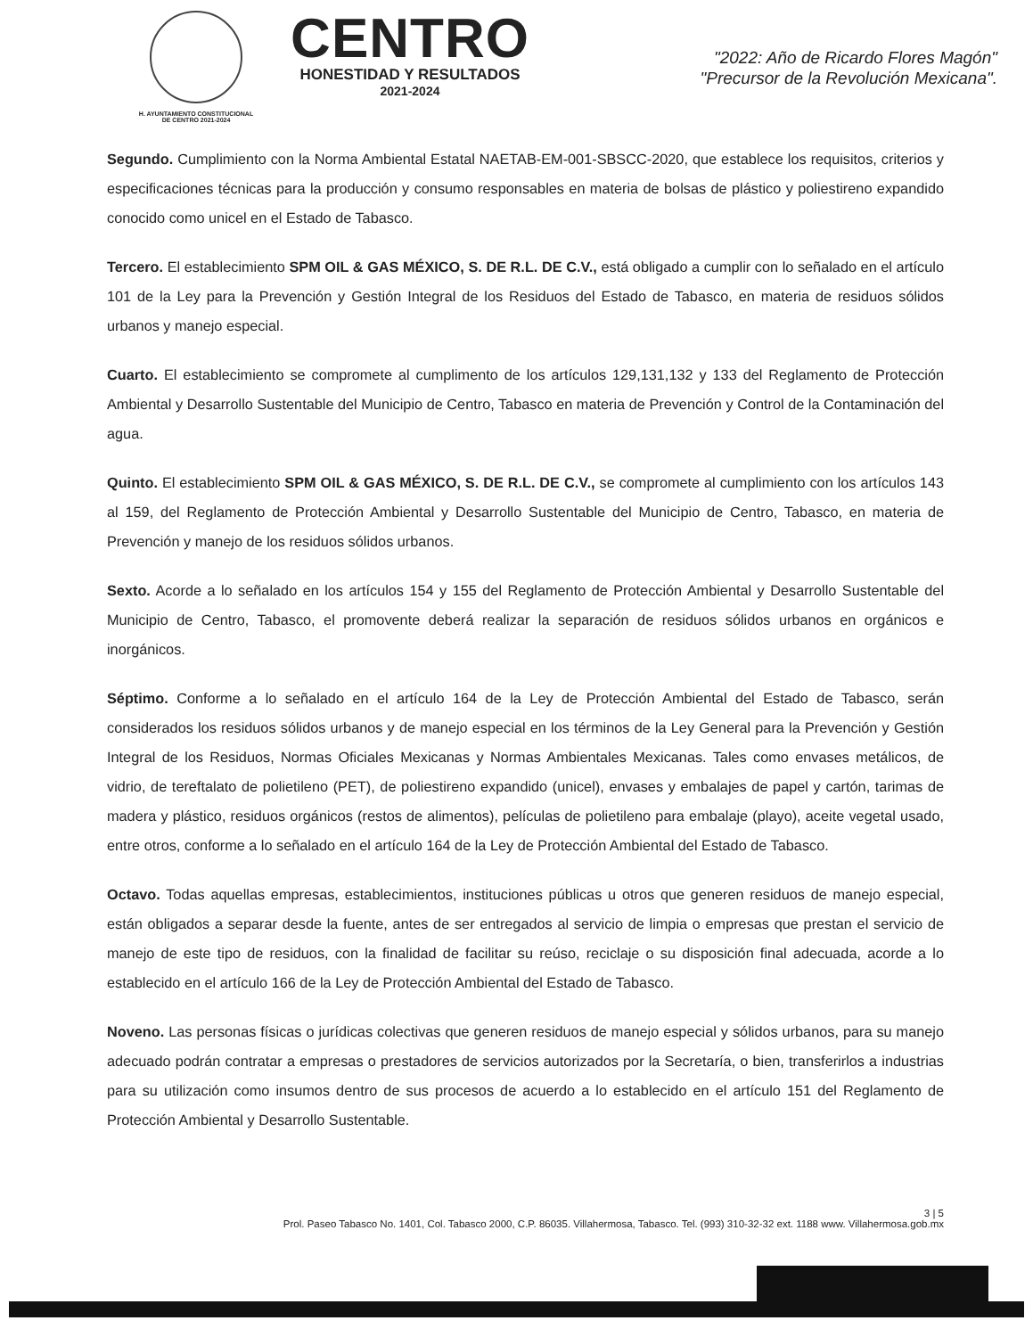H. AYUNTAMIENTO CONSTITUCIONAL
DE CENTRO 2021-2024
CENTRO
HONESTIDAD Y RESULTADOS
2021-2024
"2022: Año de Ricardo Flores Magón"
"Precursor de la Revolución Mexicana".
Segundo. Cumplimiento con la Norma Ambiental Estatal NAETAB-EM-001-SBSCC-2020, que establece los requisitos, criterios y especificaciones técnicas para la producción y consumo responsables en materia de bolsas de plástico y poliestireno expandido conocido como unicel en el Estado de Tabasco.
Tercero. El establecimiento SPM OIL & GAS MÉXICO, S. DE R.L. DE C.V., está obligado a cumplir con lo señalado en el artículo 101 de la Ley para la Prevención y Gestión Integral de los Residuos del Estado de Tabasco, en materia de residuos sólidos urbanos y manejo especial.
Cuarto. El establecimiento se compromete al cumplimento de los artículos 129,131,132 y 133 del Reglamento de Protección Ambiental y Desarrollo Sustentable del Municipio de Centro, Tabasco en materia de Prevención y Control de la Contaminación del agua.
Quinto. El establecimiento SPM OIL & GAS MÉXICO, S. DE R.L. DE C.V., se compromete al cumplimiento con los artículos 143 al 159, del Reglamento de Protección Ambiental y Desarrollo Sustentable del Municipio de Centro, Tabasco, en materia de Prevención y manejo de los residuos sólidos urbanos.
Sexto. Acorde a lo señalado en los artículos 154 y 155 del Reglamento de Protección Ambiental y Desarrollo Sustentable del Municipio de Centro, Tabasco, el promovente deberá realizar la separación de residuos sólidos urbanos en orgánicos e inorgánicos.
Séptimo. Conforme a lo señalado en el artículo 164 de la Ley de Protección Ambiental del Estado de Tabasco, serán considerados los residuos sólidos urbanos y de manejo especial en los términos de la Ley General para la Prevención y Gestión Integral de los Residuos, Normas Oficiales Mexicanas y Normas Ambientales Mexicanas. Tales como envases metálicos, de vidrio, de tereftalato de polietileno (PET), de poliestireno expandido (unicel), envases y embalajes de papel y cartón, tarimas de madera y plástico, residuos orgánicos (restos de alimentos), películas de polietileno para embalaje (playo), aceite vegetal usado, entre otros, conforme a lo señalado en el artículo 164 de la Ley de Protección Ambiental del Estado de Tabasco.
Octavo. Todas aquellas empresas, establecimientos, instituciones públicas u otros que generen residuos de manejo especial, están obligados a separar desde la fuente, antes de ser entregados al servicio de limpia o empresas que prestan el servicio de manejo de este tipo de residuos, con la finalidad de facilitar su reúso, reciclaje o su disposición final adecuada, acorde a lo establecido en el artículo 166 de la Ley de Protección Ambiental del Estado de Tabasco.
Noveno. Las personas físicas o jurídicas colectivas que generen residuos de manejo especial y sólidos urbanos, para su manejo adecuado podrán contratar a empresas o prestadores de servicios autorizados por la Secretaría, o bien, transferirlos a industrias para su utilización como insumos dentro de sus procesos de acuerdo a lo establecido en el artículo 151 del Reglamento de Protección Ambiental y Desarrollo Sustentable.
3 | 5
Prol. Paseo Tabasco No. 1401, Col. Tabasco 2000, C.P. 86035. Villahermosa, Tabasco. Tel. (993) 310-32-32 ext. 1188 www. Villahermosa.gob.mx